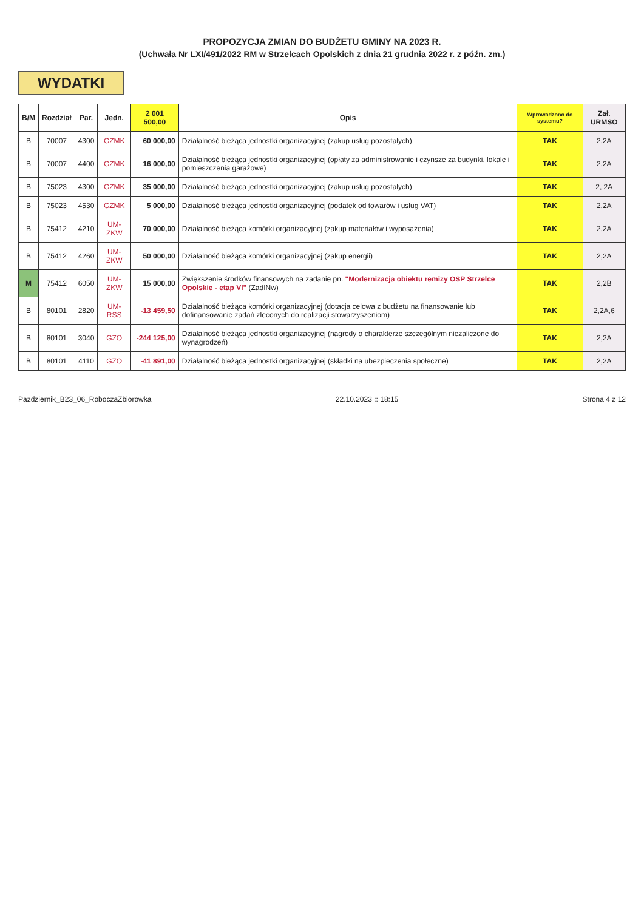PROPOZYCJA ZMIAN DO BUDŻETU GMINY NA 2023 R.
(Uchwała Nr LXI/491/2022 RM w Strzelcach Opolskich z dnia 21 grudnia 2022 r. z późn. zm.)
WYDATKI
| B/M | Rozdział | Par. | Jedn. | 2 001 500,00 | Opis | Wprowadzono do systemu? | Zał. URMSO |
| --- | --- | --- | --- | --- | --- | --- | --- |
| B | 70007 | 4300 | GZMK | 60 000,00 | Działalność bieżąca jednostki organizacyjnej (zakup usług pozostałych) | TAK | 2,2A |
| B | 70007 | 4400 | GZMK | 16 000,00 | Działalność bieżąca jednostki organizacyjnej (opłaty za administrowanie i czynsze za budynki, lokale i pomieszczenia garażowe) | TAK | 2,2A |
| B | 75023 | 4300 | GZMK | 35 000,00 | Działalność bieżąca jednostki organizacyjnej (zakup usług pozostałych) | TAK | 2, 2A |
| B | 75023 | 4530 | GZMK | 5 000,00 | Działalność bieżąca jednostki organizacyjnej (podatek od towarów i usług VAT) | TAK | 2,2A |
| B | 75412 | 4210 | UM-ZKW | 70 000,00 | Działalność bieżąca komórki organizacyjnej (zakup materiałów i wyposażenia) | TAK | 2,2A |
| B | 75412 | 4260 | UM-ZKW | 50 000,00 | Działalność bieżąca komórki organizacyjnej (zakup energii) | TAK | 2,2A |
| M | 75412 | 6050 | UM-ZKW | 15 000,00 | Zwiększenie środków finansowych na zadanie pn. "Modernizacja obiektu remizy OSP Strzelce Opolskie - etap VI" (ZadINw) | TAK | 2,2B |
| B | 80101 | 2820 | UM-RSS | -13 459,50 | Działalność bieżąca komórki organizacyjnej (dotacja celowa z budżetu na finansowanie lub dofinansowanie zadań zleconych do realizacji stowarzyszeniom) | TAK | 2,2A,6 |
| B | 80101 | 3040 | GZO | -244 125,00 | Działalność bieżąca jednostki organizacyjnej (nagrody o charakterze szczególnym niezaliczone do wynagrodzeń) | TAK | 2,2A |
| B | 80101 | 4110 | GZO | -41 891,00 | Działalność bieżąca jednostki organizacyjnej (składki na ubezpieczenia społeczne) | TAK | 2,2A |
Pazdziernik_B23_06_RoboczaZbiorowka 22.10.2023 :: 18:15 Strona 4 z 12